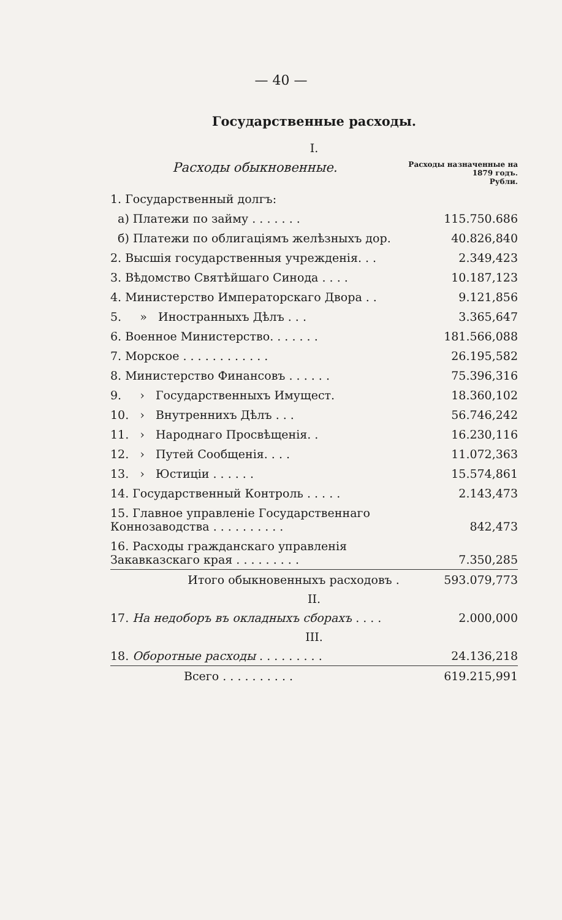— 40 —
Государственные расходы.
I.
| Расходы обыкновенные. | Расходы назначенные на 1879 годъ. Рубли. |
| 1. Государственный долгъ: | |
| а) Платежи по займу . . . . . . . | 115.750.686 |
| б) Платежи по облигаціямъ желѣзныхъ дор. | 40.826,840 |
| 2. Высшія государственныя учрежденія. . . | 2.349,423 |
| 3. Вѣдомство Святѣйшаго Синода . . . . | 10.187,123 |
| 4. Министерство Императорскаго Двора . . | 9.121,856 |
| 5. » Иностранныхъ Дѣлъ . . . | 3.365,647 |
| 6. Военное Министерство. . . . . . . | 181.566,088 |
| 7. Морское . . . . . . . . . . . . | 26.195,582 |
| 8. Министерство Финансовъ . . . . . . | 75.396,316 |
| 9. › Государственныхъ Имущест. | 18.360,102 |
| 10. › Внутреннихъ Дѣлъ . . . | 56.746,242 |
| 11. › Народнаго Просвѣщенія. . | 16.230,116 |
| 12. › Путей Сообщенія. . . . | 11.072,363 |
| 13. › Юстиціи . . . . . . | 15.574,861 |
| 14. Государственный Контроль . . . . . | 2.143,473 |
| 15. Главное управленіе Государственнаго Коннозаводства . . . . . . . . . . | 842,473 |
| 16. Расходы гражданскаго управленія Закавказскаго края . . . . . . . . . | 7.350,285 |
| Итого обыкновенныхъ расходовъ . | 593.079,773 |
II.
| 17. На недоборъ въ окладныхъ сборахъ . . . . | 2.000,000 |
III.
| 18. Оборотные расходы . . . . . . . . . | 24.136,218 |
| Всего . . . . . . . . . . | 619.215,991 |